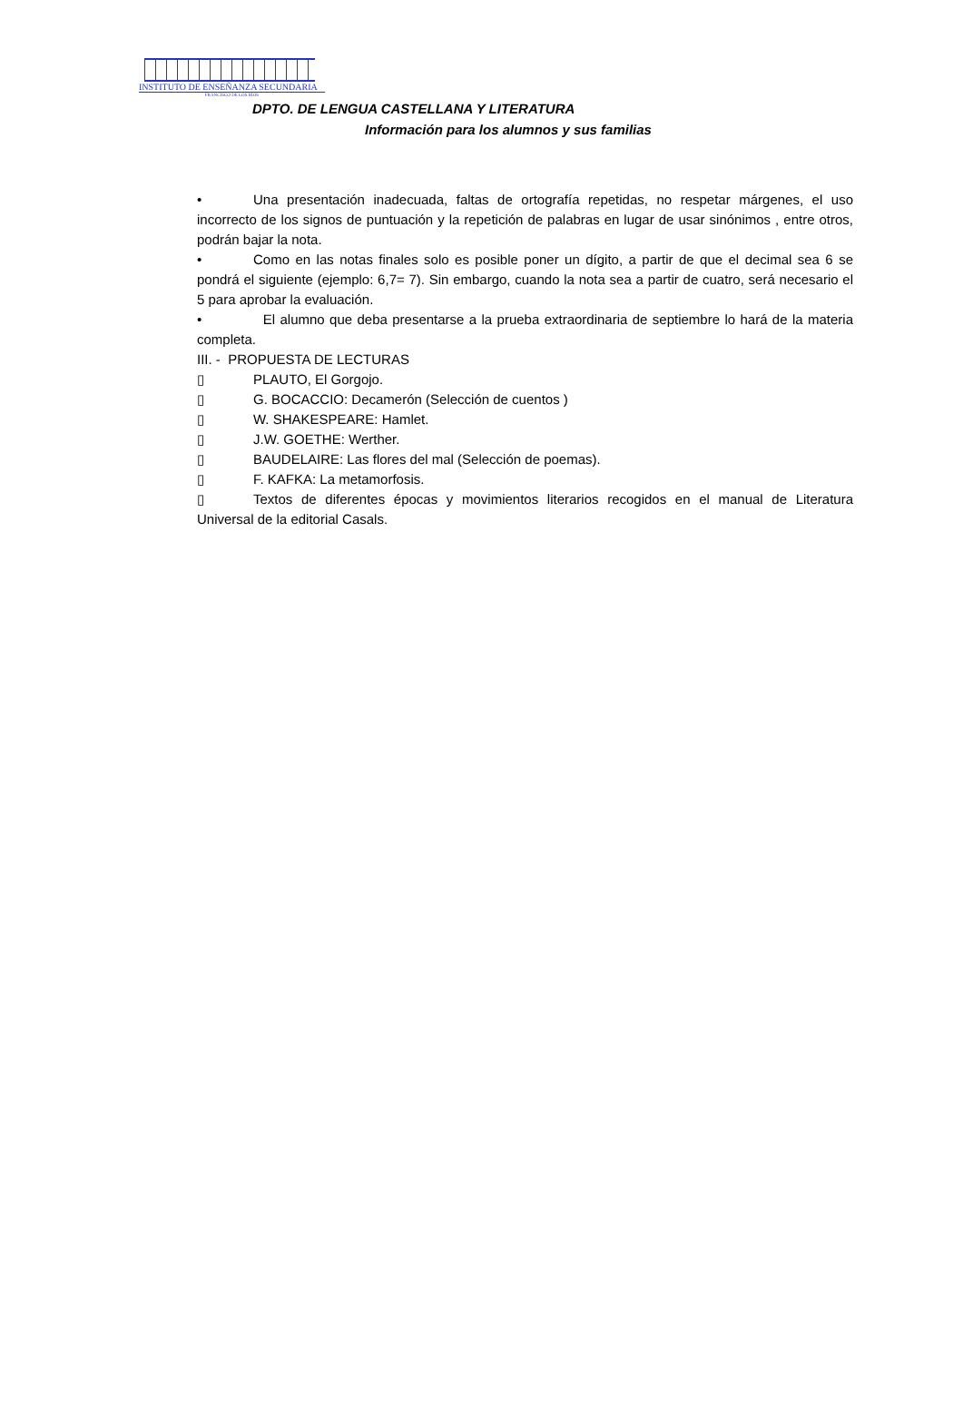INSTITUTO DE ENSEÑANZA SECUNDARIA
FRANCISCO DE LOS RÍOS
DPTO. DE LENGUA CASTELLANA Y LITERATURA
Información para los alumnos y sus familias
• Una presentación inadecuada, faltas de ortografía repetidas, no respetar márgenes, el uso incorrecto de los signos de puntuación y la repetición de palabras en lugar de usar sinónimos , entre otros, podrán bajar la nota.
• Como en las notas finales solo es posible poner un dígito, a partir de que el decimal sea 6 se pondrá el siguiente (ejemplo: 6,7= 7). Sin embargo, cuando la nota sea a partir de cuatro, será necesario el 5 para aprobar la evaluación.
• El alumno que deba presentarse a la prueba extraordinaria de septiembre lo hará de la materia completa.
III. - PROPUESTA DE LECTURAS
▯ PLAUTO, El Gorgojo.
▯ G. BOCACCIO: Decamerón (Selección de cuentos )
▯ W. SHAKESPEARE: Hamlet.
▯ J.W. GOETHE: Werther.
▯ BAUDELAIRE: Las flores del mal (Selección de poemas).
▯ F. KAFKA: La metamorfosis.
▯ Textos de diferentes épocas y movimientos literarios recogidos en el manual de Literatura Universal de la editorial Casals.